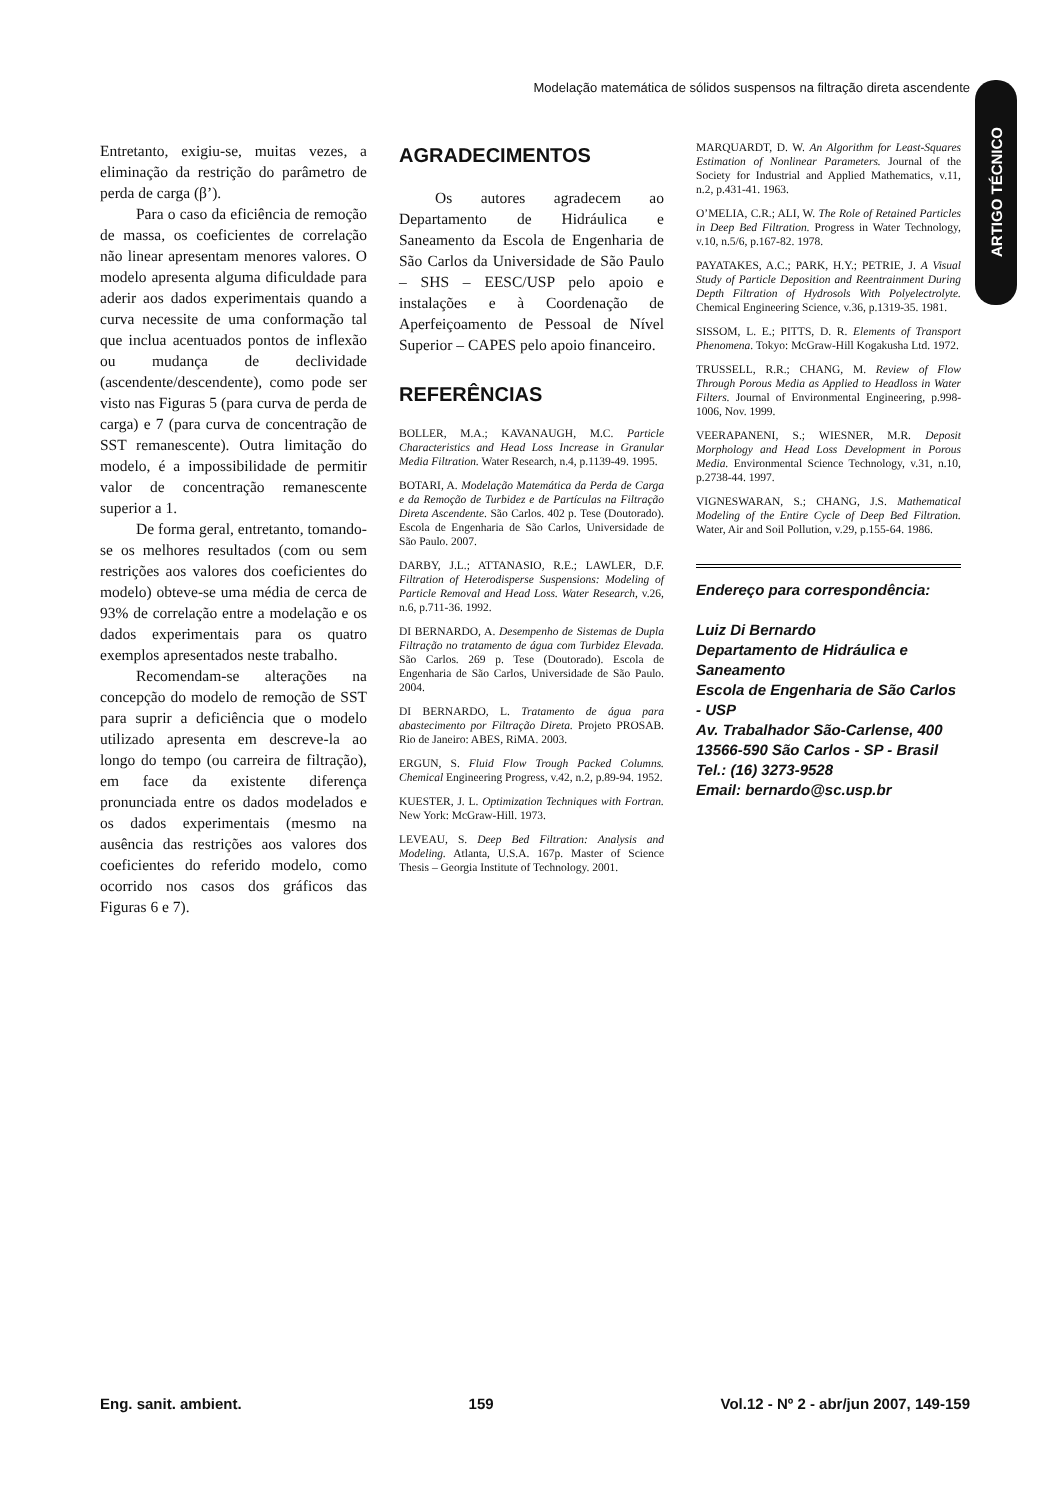Modelação matemática de sólidos suspensos na filtração direta ascendente
ARTIGO TÉCNICO
Entretanto, exigiu-se, muitas vezes, a eliminação da restrição do parâmetro de perda de carga (β’).
Para o caso da eficiência de remoção de massa, os coeficientes de correlação não linear apresentam menores valores. O modelo apresenta alguma dificuldade para aderir aos dados experimentais quando a curva necessite de uma conformação tal que inclua acentuados pontos de inflexão ou mudança de declividade (ascendente/descendente), como pode ser visto nas Figuras 5 (para curva de perda de carga) e 7 (para curva de concentração de SST remanescente). Outra limitação do modelo, é a impossibilidade de permitir valor de concentração remanescente superior a 1.
De forma geral, entretanto, tomando-se os melhores resultados (com ou sem restrições aos valores dos coeficientes do modelo) obteve-se uma média de cerca de 93% de correlação entre a modelação e os dados experimentais para os quatro exemplos apresentados neste trabalho.
Recomendam-se alterações na concepção do modelo de remoção de SST para suprir a deficiência que o modelo utilizado apresenta em descreve-la ao longo do tempo (ou carreira de filtração), em face da existente diferença pronunciada entre os dados modelados e os dados experimentais (mesmo na ausência das restrições aos valores dos coeficientes do referido modelo, como ocorrido nos casos dos gráficos das Figuras 6 e 7).
AGRADECIMENTOS
Os autores agradecem ao Departamento de Hidráulica e Saneamento da Escola de Engenharia de São Carlos da Universidade de São Paulo – SHS – EESC/USP pelo apoio e instalações e à Coordenação de Aperfeiçoamento de Pessoal de Nível Superior – CAPES pelo apoio financeiro.
REFERÊNCIAS
BOLLER, M.A.; KAVANAUGH, M.C. Particle Characteristics and Head Loss Increase in Granular Media Filtration. Water Research, n.4, p.1139-49. 1995.
BOTARI, A. Modelação Matemática da Perda de Carga e da Remoção de Turbidez e de Partículas na Filtração Direta Ascendente. São Carlos. 402 p. Tese (Doutorado). Escola de Engenharia de São Carlos, Universidade de São Paulo. 2007.
DARBY, J.L.; ATTANASIO, R.E.; LAWLER, D.F. Filtration of Heterodisperse Suspensions: Modeling of Particle Removal and Head Loss. Water Research, v.26, n.6, p.711-36. 1992.
DI BERNARDO, A. Desempenho de Sistemas de Dupla Filtração no tratamento de água com Turbidez Elevada. São Carlos. 269 p. Tese (Doutorado). Escola de Engenharia de São Carlos, Universidade de São Paulo. 2004.
DI BERNARDO, L. Tratamento de água para abastecimento por Filtração Direta. Projeto PROSAB. Rio de Janeiro: ABES, RiMA. 2003.
ERGUN, S. Fluid Flow Trough Packed Columns. Chemical Engineering Progress, v.42, n.2, p.89-94. 1952.
KUESTER, J. L. Optimization Techniques with Fortran. New York: McGraw-Hill. 1973.
LEVEAU, S. Deep Bed Filtration: Analysis and Modeling. Atlanta, U.S.A. 167p. Master of Science Thesis – Georgia Institute of Technology. 2001.
MARQUARDT, D. W. An Algorithm for Least-Squares Estimation of Nonlinear Parameters. Journal of the Society for Industrial and Applied Mathematics, v.11, n.2, p.431-41. 1963.
O’MELIA, C.R.; ALI, W. The Role of Retained Particles in Deep Bed Filtration. Progress in Water Technology, v.10, n.5/6, p.167-82. 1978.
PAYATAKES, A.C.; PARK, H.Y.; PETRIE, J. A Visual Study of Particle Deposition and Reentrainment During Depth Filtration of Hydrosols With Polyelectrolyte. Chemical Engineering Science, v.36, p.1319-35. 1981.
SISSOM, L. E.; PITTS, D. R. Elements of Transport Phenomena. Tokyo: McGraw-Hill Kogakusha Ltd. 1972.
TRUSSELL, R.R.; CHANG, M. Review of Flow Through Porous Media as Applied to Headloss in Water Filters. Journal of Environmental Engineering, p.998-1006, Nov. 1999.
VEERAPANENI, S.; WIESNER, M.R. Deposit Morphology and Head Loss Development in Porous Media. Environmental Science Technology, v.31, n.10, p.2738-44. 1997.
VIGNESWARAN, S.; CHANG, J.S. Mathematical Modeling of the Entire Cycle of Deep Bed Filtration. Water, Air and Soil Pollution, v.29, p.155-64. 1986.
Endereço para correspondência:
Luiz Di Bernardo
Departamento de Hidráulica e Saneamento
Escola de Engenharia de São Carlos - USP
Av. Trabalhador São-Carlense, 400
13566-590 São Carlos - SP - Brasil
Tel.: (16) 3273-9528
Email: bernardo@sc.usp.br
Eng. sanit. ambient. 159 Vol.12 - Nº 2 - abr/jun 2007, 149-159